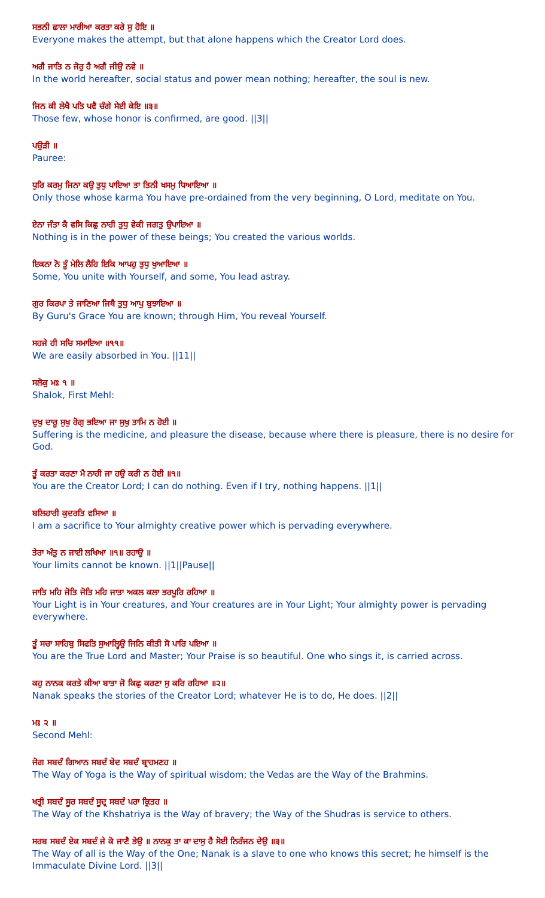ਸਭਨੀ ਛਾਲਾ ਮਾਰੀਆ ਕਰਤਾ ਕਰੇ ਸੁ ਹੋਇ ॥
Everyone makes the attempt, but that alone happens which the Creator Lord does.
ਅਗੈ ਜਾਤਿ ਨ ਜੋਰੁ ਹੈ ਅਗੈ ਜੀਉ ਨਵੇ ॥
In the world hereafter, social status and power mean nothing; hereafter, the soul is new.
ਜਿਨ ਕੀ ਲੇਖੈ ਪਤਿ ਪਵੈ ਚੰਗੇ ਸੇਈ ਕੇਇ ॥੩॥
Those few, whose honor is confirmed, are good. ||3||
ਪਉੜੀ ॥
Pauree:
ਧੁਰਿ ਕਰਮੁ ਜਿਨਾ ਕਉ ਤੁਧੁ ਪਾਇਆ ਤਾ ਤਿਨੀ ਖਸਮੁ ਧਿਆਇਆ ॥
Only those whose karma You have pre-ordained from the very beginning, O Lord, meditate on You.
ਏਨਾ ਜੰਤਾ ਕੈ ਵਸਿ ਕਿਛੁ ਨਾਹੀ ਤੁਧੁ ਵੇਕੀ ਜਗਤੁ ਉਪਾਇਆ ॥
Nothing is in the power of these beings; You created the various worlds.
ਇਕਨਾ ਨੋ ਤੂੰ ਮੇਲਿ ਲੈਹਿ ਇਕਿ ਆਪਹੁ ਤੁਧੁ ਖੁਆਇਆ ॥
Some, You unite with Yourself, and some, You lead astray.
ਗੁਰ ਕਿਰਪਾ ਤੇ ਜਾਣਿਆ ਜਿਥੈ ਤੁਧੁ ਆਪੁ ਬੁਝਾਇਆ ॥
By Guru's Grace You are known; through Him, You reveal Yourself.
ਸਹਜੇ ਹੀ ਸਚਿ ਸਮਾਇਆ ॥੧੧॥
We are easily absorbed in You. ||11||
ਸਲੋਕੁ ਮਃ ੧ ॥
Shalok, First Mehl:
ਦੁਖੁ ਦਾਰੂ ਸੁਖੁ ਰੋਗੁ ਭਇਆ ਜਾ ਸੁਖੁ ਤਾਮਿ ਨ ਹੋਈ ॥
Suffering is the medicine, and pleasure the disease, because where there is pleasure, there is no desire for God.
ਤੂੰ ਕਰਤਾ ਕਰਣਾ ਮੈ ਨਾਹੀ ਜਾ ਹਉ ਕਰੀ ਨ ਹੋਈ ॥੧॥
You are the Creator Lord; I can do nothing. Even if I try, nothing happens. ||1||
ਬਲਿਹਾਰੀ ਕੁਦਰਤਿ ਵਸਿਆ ॥
I am a sacrifice to Your almighty creative power which is pervading everywhere.
ਤੇਰਾ ਅੰਤੁ ਨ ਜਾਈ ਲਖਿਆ ॥੧॥ ਰਹਾਉ ॥
Your limits cannot be known. ||1||Pause||
ਜਾਤਿ ਮਹਿ ਜੋਤਿ ਜੋਤਿ ਮਹਿ ਜਾਤਾ ਅਕਲ ਕਲਾ ਭਰਪੂਰਿ ਰਹਿਆ ॥
Your Light is in Your creatures, and Your creatures are in Your Light; Your almighty power is pervading everywhere.
ਤੂੰ ਸਚਾ ਸਾਹਿਬੁ ਸਿਫਤਿ ਸੁਆਲ੍ਹਿਉ ਜਿਨਿ ਕੀਤੀ ਸੋ ਪਾਰਿ ਪਇਆ ॥
You are the True Lord and Master; Your Praise is so beautiful. One who sings it, is carried across.
ਕਹੁ ਨਾਨਕ ਕਰਤੇ ਕੀਆ ਬਾਤਾ ਜੋ ਕਿਛੁ ਕਰਣਾ ਸੁ ਕਰਿ ਰਹਿਆ ॥੨॥
Nanak speaks the stories of the Creator Lord; whatever He is to do, He does. ||2||
ਮਃ ੨ ॥
Second Mehl:
ਜੋਗ ਸਬਦੰ ਗਿਆਨ ਸਬਦੰ ਬੇਦ ਸਬਦੰ ਬ੍ਰਾਹਮਣਹ ॥
The Way of Yoga is the Way of spiritual wisdom; the Vedas are the Way of the Brahmins.
ਖਤ੍ਰੀ ਸਬਦੰ ਸੂਰ ਸਬਦੰ ਸੂਦ੍ਰ ਸਬਦੰ ਪਰਾ ਕ੍ਰਿਤਹ ॥
The Way of the Khshatriya is the Way of bravery; the Way of the Shudras is service to others.
ਸਰਬ ਸਬਦੰ ਏਕ ਸਬਦੰ ਜੇ ਕੋ ਜਾਣੈ ਭੇਉ ॥ ਨਾਨਕੁ ਤਾ ਕਾ ਦਾਸੁ ਹੈ ਸੋਈ ਨਿਰੰਜਨ ਦੇਉ ॥੩॥
The Way of all is the Way of the One; Nanak is a slave to one who knows this secret; he himself is the Immaculate Divine Lord. ||3||